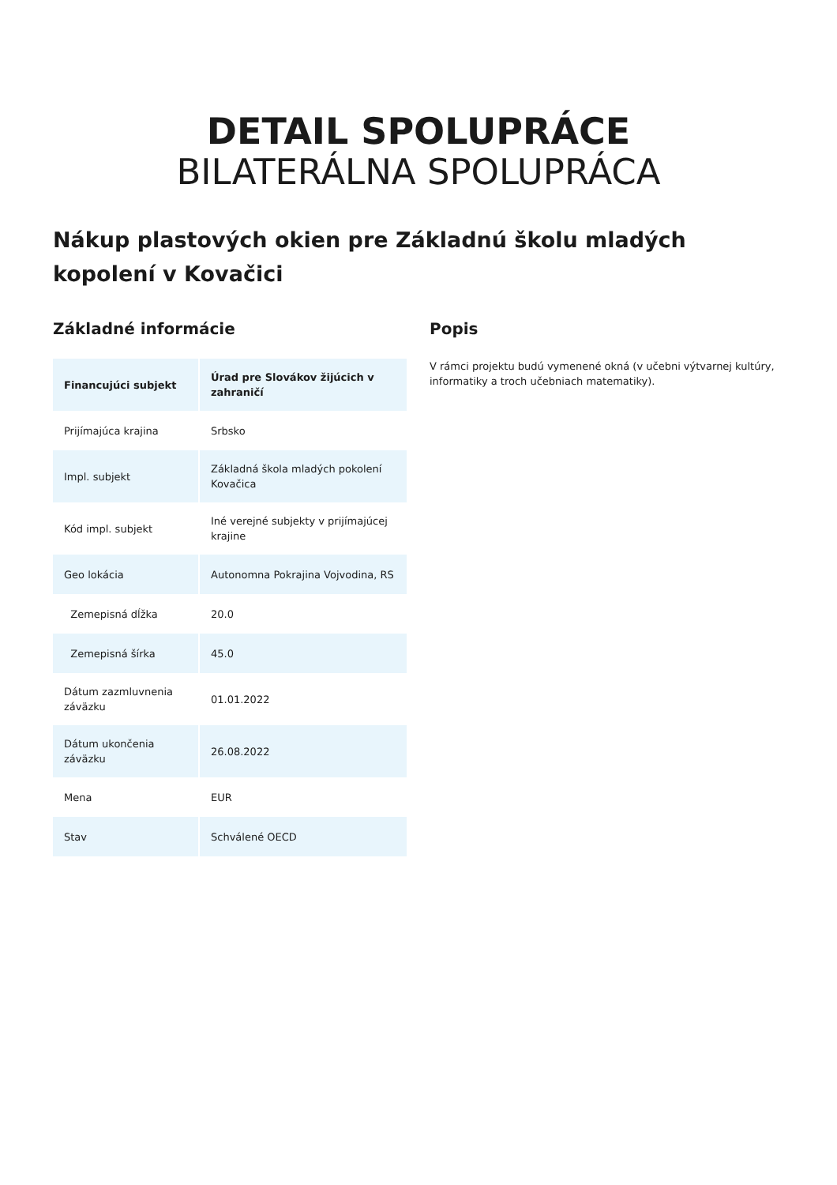DETAIL SPOLUPRÁCE
BILATERÁLNA SPOLUPRÁCA
Nákup plastových okien pre Základnú školu mladých kopolení v Kovačici
Základné informácie
| Financujúci subjekt | Úrad pre Slovákov žijúcich v zahraničí |
| --- | --- |
| Prijímajúca krajina | Srbsko |
| Impl. subjekt | Základná škola mladých pokolení Kovačica |
| Kód impl. subjekt | Iné verejné subjekty v prijímajúcej krajine |
| Geo lokácia | Autonomna Pokrajina Vojvodina, RS |
| Zemepisná dĺžka | 20.0 |
| Zemepisná šírka | 45.0 |
| Dátum zazmluvnenia záväzku | 01.01.2022 |
| Dátum ukončenia záväzku | 26.08.2022 |
| Mena | EUR |
| Stav | Schválené OECD |
Popis
V rámci projektu budú vymenené okná (v učebni výtvarnej kultúry, informatiky a troch učebniach matematiky).